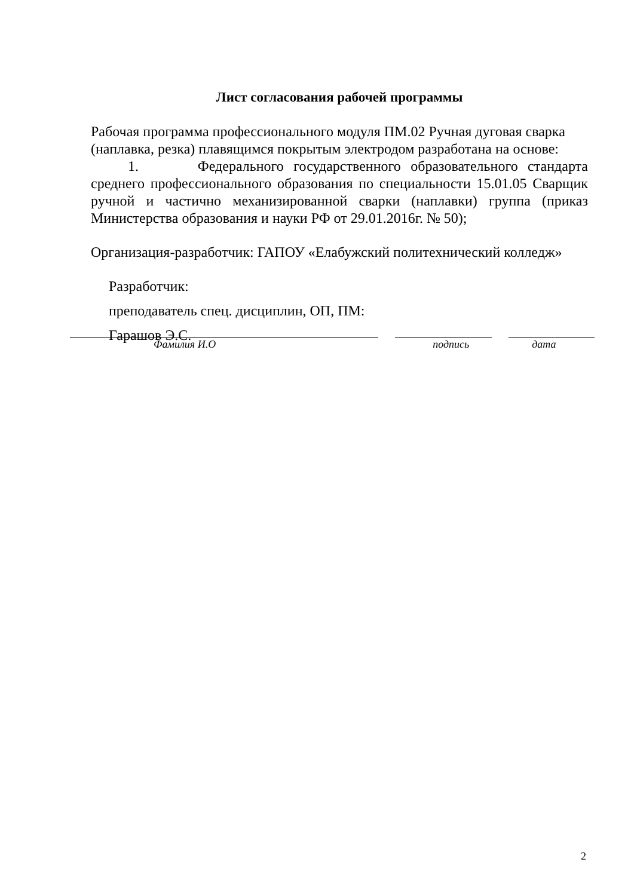Лист согласования рабочей программы
Рабочая программа профессионального модуля ПМ.02 Ручная дуговая сварка (наплавка, резка) плавящимся покрытым электродом разработана на основе:
1. Федерального государственного образовательного стандарта среднего профессионального образования по специальности 15.01.05 Сварщик ручной и частично механизированной сварки (наплавки) группа (приказ Министерства образования и науки РФ от 29.01.2016г. № 50);
Организация-разработчик: ГАПОУ «Елабужский политехнический колледж»
Разработчик:
преподаватель спец. дисциплин, ОП, ПМ:
Гарашов Э.С.
Фамилия И.О подпись дата
2